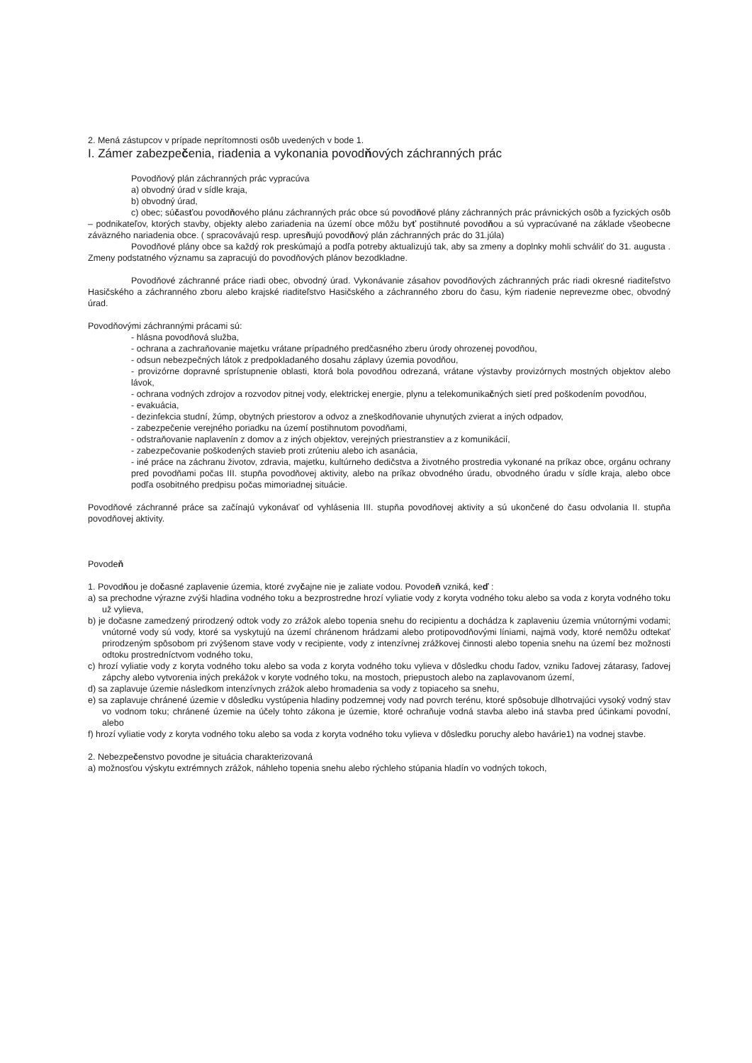2. Mená zástupcov v prípade neprítomnosti osôb uvedených v bode 1.
I. Zámer zabezpečenia, riadenia a vykonania povodňových záchranných prác
Povodňový plán záchranných prác vypracúva
a) obvodný úrad v sídle kraja,
b) obvodný úrad,
c) obec; súčasťou povodňového plánu záchranných prác obce sú povodňové plány záchranných prác právnických osôb a fyzických osôb – podnikateľov, ktorých stavby, objekty alebo zariadenia na území obce môžu byť postihnuté povodňou a sú vypracúvané na základe všeobecne záväzného nariadenia obce. ( spracovávajú resp. upresňujú povodňový plán záchranných prác do 31.júla)
Povodňové plány obce sa každý rok preskúmajú a podľa potreby aktualizujú tak, aby sa zmeny a doplnky mohli schváliť do 31. augusta . Zmeny podstatného významu sa zapracujú do povodňových plánov bezodkladne.
Povodňové záchranné práce riadi obec, obvodný úrad. Vykonávanie zásahov povodňových záchranných prác riadi okresné riaditeľstvo Hasičského a záchranného zboru alebo krajské riaditeľstvo Hasičského a záchranného zboru do času, kým riadenie neprevezme obec, obvodný úrad.
Povodňovými záchrannými prácami sú:
- hlásna povodňová služba,
- ochrana a zachraňovanie majetku vrátane prípadného predčasného zberu úrody ohrozenej povodňou,
- odsun nebezpečných látok z predpokladaného dosahu záplavy územia povodňou,
- provizórne dopravné sprístupnenie oblasti, ktorá bola povodňou odrezaná, vrátane výstavby provizórnych mostných objektov alebo lávok,
- ochrana vodných zdrojov a rozvodov pitnej vody, elektrickej energie, plynu a telekomunikačných sietí pred poškodením povodňou,
- evakuácia,
- dezinfekcia studní, žúmp, obytných priestorov a odvoz a zneškodňovanie uhynutých zvierat a iných odpadov,
- zabezpečenie verejného poriadku na území postihnutom povodňami,
- odstraňovanie naplavenín z domov a z iných objektov, verejných priestranstiev a z komunikácií,
- zabezpečovanie poškodených stavieb proti zrúteniu alebo ich asanácia,
- iné práce na záchranu životov, zdravia, majetku, kultúrneho dedičstva a životného prostredia vykonané na príkaz obce, orgánu ochrany pred povodňami počas III. stupňa povodňovej aktivity, alebo na príkaz obvodného úradu, obvodného úradu v sídle kraja, alebo obce podľa osobitného predpisu počas mimoriadnej situácie.
Povodňové záchranné práce sa začínajú vykonávať od vyhlásenia III. stupňa povodňovej aktivity a sú ukončené do času odvolania II. stupňa povodňovej aktivity.
Povodeň
1. Povodňou je dočasné zaplavenie územia, ktoré zvyčajne nie je zaliate vodou. Povodeň vzniká, keď :
a) sa prechodne výrazne zvýši hladina vodného toku a bezprostredne hrozí vyliatie vody z koryta vodného toku alebo sa voda z koryta vodného toku už vylieva,
b) je dočasne zamedzený prirodzený odtok vody zo zrážok alebo topenia snehu do recipientu a dochádza k zaplaveniu územia vnútornými vodami; vnútorné vody sú vody, ktoré sa vyskytujú na území chránenom hrádzami alebo protipovodňovými líniami, najmä vody, ktoré nemôžu odtekať prirodzeným spôsobom pri zvýšenom stave vody v recipiente, vody z intenzívnej zrážkovej činnosti alebo topenia snehu na území bez možnosti odtoku prostredníctvom vodného toku,
c) hrozí vyliatie vody z koryta vodného toku alebo sa voda z koryta vodného toku vylieva v dôsledku chodu ľadov, vzniku ľadovej zátarasy, ľadovej zápchy alebo vytvorenia iných prekážok v koryte vodného toku, na mostoch, priepustoch alebo na zaplavovanom území,
d) sa zaplavuje územie následkom intenzívnych zrážok alebo hromadenia sa vody z topiaceho sa snehu,
e) sa zaplavuje chránené územie v dôsledku vystúpenia hladiny podzemnej vody nad povrch terénu, ktoré spôsobuje dlhotrvajúci vysoký vodný stav vo vodnom toku; chránené územie na účely tohto zákona je územie, ktoré ochraňuje vodná stavba alebo iná stavba pred účinkami povodní, alebo
f) hrozí vyliatie vody z koryta vodného toku alebo sa voda z koryta vodného toku vylieva v dôsledku poruchy alebo havárie1) na vodnej stavbe.
2. Nebezpečenstvo povodne je situácia charakterizovaná
a) možnosťou výskytu extrémnych zrážok, náhleho topenia snehu alebo rýchleho stúpania hladín vo vodných tokoch,